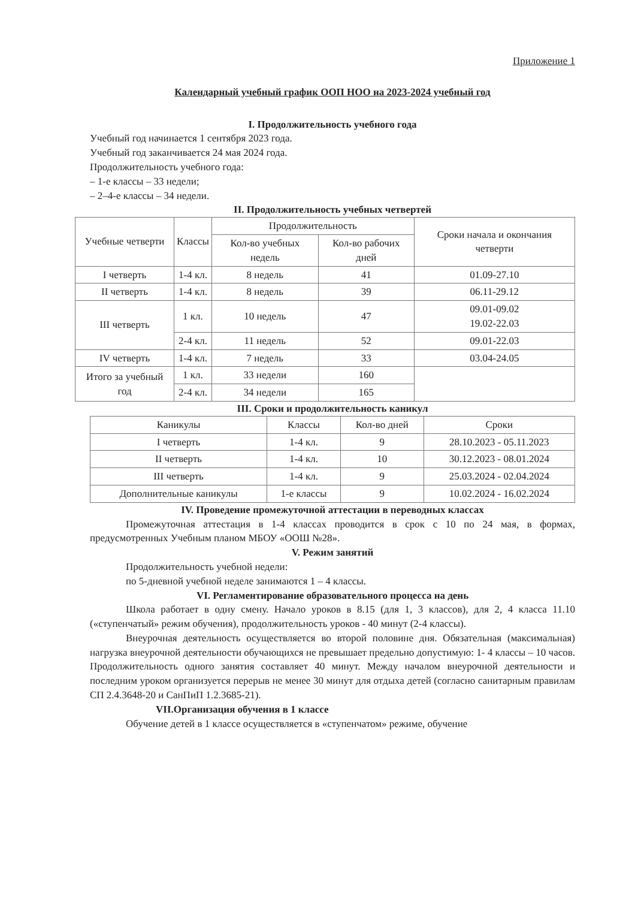Приложение 1
Календарный учебный график ООП НОО на 2023-2024 учебный год
I. Продолжительность учебного года
Учебный год начинается 1 сентября 2023 года.
Учебный год заканчивается 24 мая 2024 года.
Продолжительность учебного года:
– 1-е классы – 33 недели;
– 2–4-е классы – 34 недели.
II. Продолжительность учебных четвертей
| Учебные четверти | Классы | Продолжительность | | Сроки начала и окончания четверти |
| --- | --- | --- | --- | --- |
| | | Кол-во учебных недель | Кол-во рабочих дней | |
| I четверть | 1-4 кл. | 8 недель | 41 | 01.09-27.10 |
| II четверть | 1-4 кл. | 8 недель | 39 | 06.11-29.12 |
| III четверть | 1 кл. | 10 недель | 47 | 09.01-09.02 19.02-22.03 |
| | 2-4 кл. | 11 недель | 52 | 09.01-22.03 |
| IV четверть | 1-4 кл. | 7 недель | 33 | 03.04-24.05 |
| Итого за учебный год | 1 кл. | 33 недели | 160 | |
| | 2-4 кл. | 34 недели | 165 | |
III. Сроки и продолжительность каникул
| Каникулы | Классы | Кол-во дней | Сроки |
| --- | --- | --- | --- |
| I четверть | 1-4 кл. | 9 | 28.10.2023 - 05.11.2023 |
| II четверть | 1-4 кл. | 10 | 30.12.2023 - 08.01.2024 |
| III четверть | 1-4 кл. | 9 | 25.03.2024 - 02.04.2024 |
| Дополнительные каникулы | 1-е классы | 9 | 10.02.2024 - 16.02.2024 |
IV. Проведение промежуточной аттестации в переводных классах
Промежуточная аттестация в 1-4 классах проводится в срок с 10 по 24 мая, в формах, предусмотренных Учебным планом МБОУ «ООШ №28».
V. Режим занятий
Продолжительность учебной недели:
по 5-дневной учебной неделе занимаются 1 – 4 классы.
VI. Регламентирование образовательного процесса на день
Школа работает в одну смену. Начало уроков в 8.15 (для 1, 3 классов), для 2, 4 класса 11.10 («ступенчатый» режим обучения), продолжительность уроков - 40 минут (2-4 классы).
Внеурочная деятельность осуществляется во второй половине дня. Обязательная (максимальная) нагрузка внеурочной деятельности обучающихся не превышает предельно допустимую: 1- 4 классы – 10 часов. Продолжительность одного занятия составляет 40 минут. Между началом внеурочной деятельности и последним уроком организуется перерыв не менее 30 минут для отдыха детей (согласно санитарным правилам СП 2.4.3648-20 и СанПиП 1.2.3685-21).
VII.Организация обучения в 1 классе
Обучение детей в 1 классе осуществляется в «ступенчатом» режиме, обучение